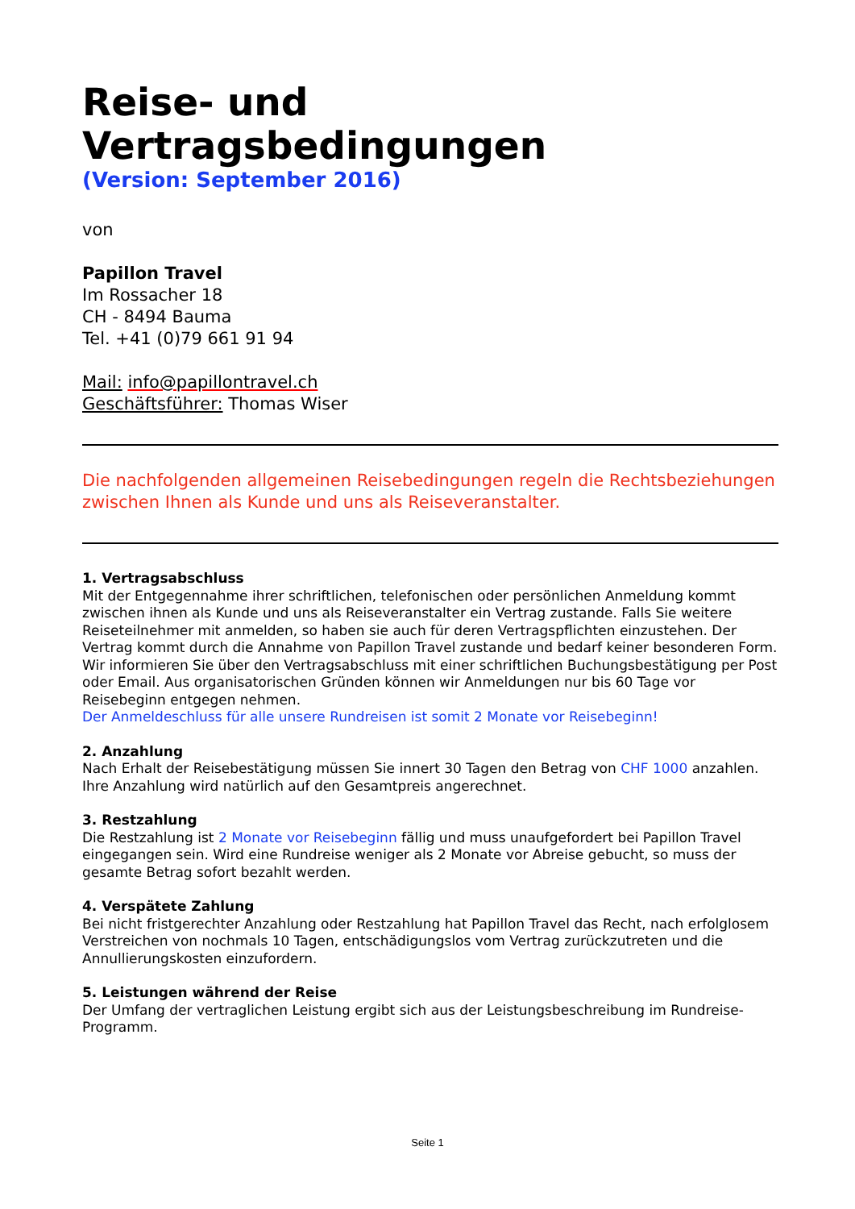Reise- und Vertragsbedingungen
(Version: September 2016)
von
Papillon Travel
Im Rossacher 18
CH - 8494 Bauma
Tel. +41 (0)79 661 91 94
Mail: info@papillontravel.ch
Geschäftsführer: Thomas Wiser
Die nachfolgenden allgemeinen Reisebedingungen regeln die Rechtsbeziehungen zwischen Ihnen als Kunde und uns als Reiseveranstalter.
1. Vertragsabschluss
Mit der Entgegennahme ihrer schriftlichen, telefonischen oder persönlichen Anmeldung kommt zwischen ihnen als Kunde und uns als Reiseveranstalter ein Vertrag zustande. Falls Sie weitere Reiseteilnehmer mit anmelden, so haben sie auch für deren Vertragspflichten einzustehen. Der Vertrag kommt durch die Annahme von Papillon Travel zustande und bedarf keiner besonderen Form. Wir informieren Sie über den Vertragsabschluss mit einer schriftlichen Buchungsbestätigung per Post oder Email. Aus organisatorischen Gründen können wir Anmeldungen nur bis 60 Tage vor Reisebeginn entgegen nehmen.
Der Anmeldeschluss für alle unsere Rundreisen ist somit 2 Monate vor Reisebeginn!
2. Anzahlung
Nach Erhalt der Reisebestätigung müssen Sie innert 30 Tagen den Betrag von CHF 1000 anzahlen. Ihre Anzahlung wird natürlich auf den Gesamtpreis angerechnet.
3. Restzahlung
Die Restzahlung ist 2 Monate vor Reisebeginn fällig und muss unaufgefordert bei Papillon Travel eingegangen sein. Wird eine Rundreise weniger als 2 Monate vor Abreise gebucht, so muss der gesamte Betrag sofort bezahlt werden.
4. Verspätete Zahlung
Bei nicht fristgerechter Anzahlung oder Restzahlung hat Papillon Travel das Recht, nach erfolglosem Verstreichen von nochmals 10 Tagen, entschädigungslos vom Vertrag zurückzutreten und die Annullierungskosten einzufordern.
5. Leistungen während der Reise
Der Umfang der vertraglichen Leistung ergibt sich aus der Leistungsbeschreibung im Rundreise-Programm.
Seite 1